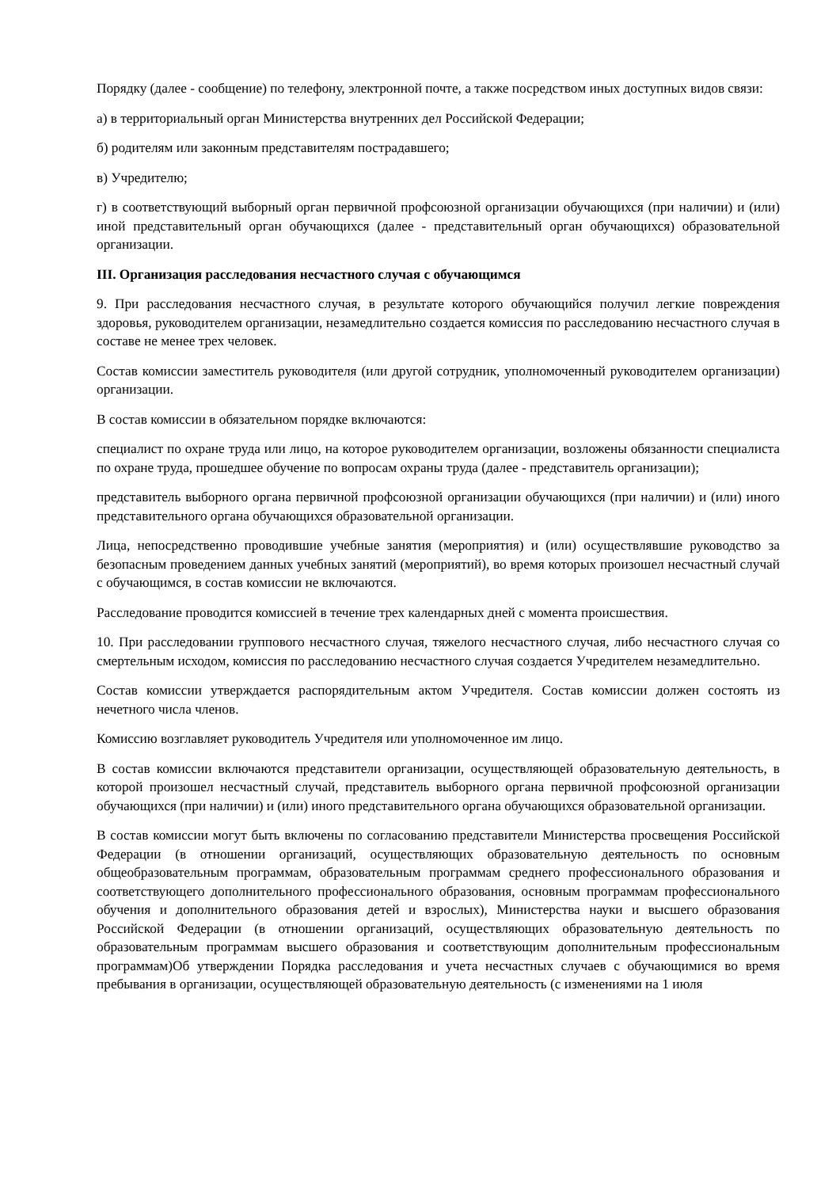Порядку (далее - сообщение) по телефону, электронной почте, а также посредством иных доступных видов связи:
а) в территориальный орган Министерства внутренних дел Российской Федерации;
б) родителям или законным представителям пострадавшего;
в) Учредителю;
г) в соответствующий выборный орган первичной профсоюзной организации обучающихся (при наличии) и (или) иной представительный орган обучающихся (далее - представительный орган обучающихся) образовательной организации.
III. Организация расследования несчастного случая с обучающимся
9. При расследования несчастного случая, в результате которого обучающийся получил легкие повреждения здоровья, руководителем организации, незамедлительно создается комиссия по расследованию несчастного случая в составе не менее трех человек.
Состав комиссии заместитель руководителя (или другой сотрудник, уполномоченный руководителем организации) организации.
В состав комиссии в обязательном порядке включаются:
специалист по охране труда или лицо, на которое руководителем организации, возложены обязанности специалиста по охране труда, прошедшее обучение по вопросам охраны труда (далее - представитель организации);
представитель выборного органа первичной профсоюзной организации обучающихся (при наличии) и (или) иного представительного органа обучающихся образовательной организации.
Лица, непосредственно проводившие учебные занятия (мероприятия) и (или) осуществлявшие руководство за безопасным проведением данных учебных занятий (мероприятий), во время которых произошел несчастный случай с обучающимся, в состав комиссии не включаются.
Расследование проводится комиссией в течение трех календарных дней с момента происшествия.
10. При расследовании группового несчастного случая, тяжелого несчастного случая, либо несчастного случая со смертельным исходом, комиссия по расследованию несчастного случая создается Учредителем незамедлительно.
Состав комиссии утверждается распорядительным актом Учредителя. Состав комиссии должен состоять из нечетного числа членов.
Комиссию возглавляет руководитель Учредителя или уполномоченное им лицо.
В состав комиссии включаются представители организации, осуществляющей образовательную деятельность, в которой произошел несчастный случай, представитель выборного органа первичной профсоюзной организации обучающихся (при наличии) и (или) иного представительного органа обучающихся образовательной организации.
В состав комиссии могут быть включены по согласованию представители Министерства просвещения Российской Федерации (в отношении организаций, осуществляющих образовательную деятельность по основным общеобразовательным программам, образовательным программам среднего профессионального образования и соответствующего дополнительного профессионального образования, основным программам профессионального обучения и дополнительного образования детей и взрослых), Министерства науки и высшего образования Российской Федерации (в отношении организаций, осуществляющих образовательную деятельность по образовательным программам высшего образования и соответствующим дополнительным профессиональным программам)Об утверждении Порядка расследования и учета несчастных случаев с обучающимися во время пребывания в организации, осуществляющей образовательную деятельность (с изменениями на 1 июля